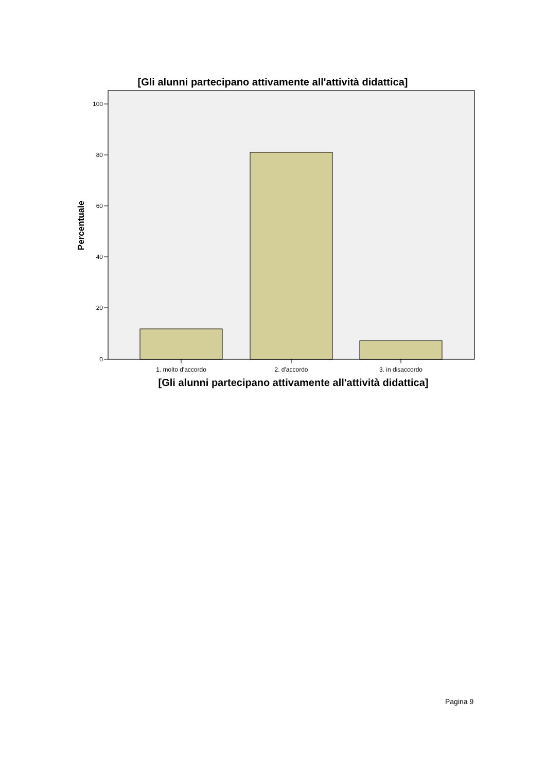[Gli alunni partecipano attivamente all'attività didattica]
100
80
60
40
20
0
1. molto d'accordo
2. d'accordo
3. in disaccordo
Percentuale
[Gli alunni partecipano attivamente all'attività didattica]
Pagina 9